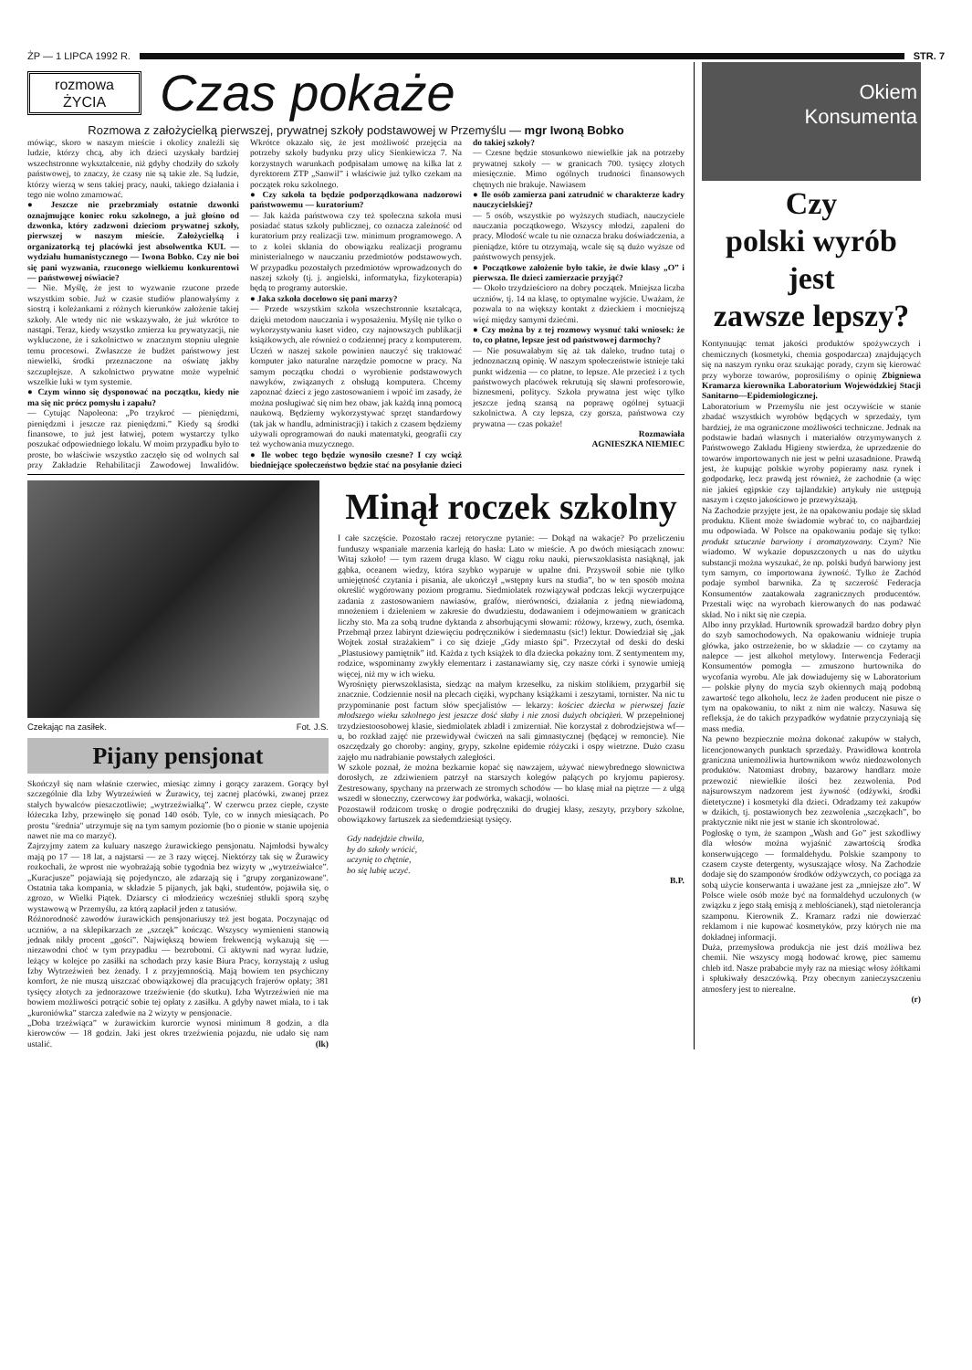ŻP — 1 LIPCA 1992 R. STR. 7
rozmowa
ŻYCIA
Czas pokaże
Rozmowa z założycielką pierwszej, prywatnej szkoły podstawowej w Przemyślu — mgr Iwoną Bobko
mówiąc, skoro w naszym mieście i okolicy znaleźli się ludzie, którzy chcą, aby ich dzieci uzyskały bardziej wszechstronne wykształcenie, niż gdyby chodziły do szkoły państwowej, to znaczy, że czasy nie są takie złe. Są ludzie, którzy wierzą w sens takiej pracy, nauki, takiego działania i tego nie wolno zmarnować.
● Jeszcze nie przebrzmiały ostatnie dzwonki oznajmujące koniec roku szkolnego, a już głośno od dzwonka, który zadzwoni dzieciom prywatnej szkoły, pierwszej w naszym mieście. Założycielką i organizatorką tej placówki jest absolwentka KUL — wydziału humanistycznego — Iwona Bobko. Czy nie boi się pani wyzwania, rzuconego wielkiemu konkurentowi — państwowej oświacie?
— Nie. Myślę, że jest to wyzwanie rzucone przede wszystkim sobie. Już w czasie studiów planowałyśmy z siostrą i koleżankami z różnych kierunków założenie takiej szkoły. Ale wtedy nic nie wskazywało, że już wkrótce to nastąpi. Teraz, kiedy wszystko zmierza ku prywatyzacji, nie wykluczone, że i szkolnictwo w znacznym stopniu ulegnie temu procesowi. Zwłaszcze że budżet państwowy jest niewielki, środki przeznaczone na oświatę jakby szczuplejsze. A szkolnictwo prywatne może wypełnić wszelkie luki w tym systemie.
● Czym winno się dysponować na początku, kiedy nie ma się nic prócz pomysłu i zapału?
— Cytując Napoleona: „Po trzykroć — pieniędzmi, pieniędzmi i jeszcze raz pieniędzmi.” Kiedy są środki finansowe, to już jest łatwiej, potem wystarczy tylko poszukać odpowiedniego lokalu. W moim przypadku było to proste, bo właściwie wszystko zaczęło się od wolnych sal przy Zakładzie Rehabilitacji Zawodowej Inwalidów. Wkrótce okazało się, że jest możliwość przejęcia na potrzeby szkoły budynku przy ulicy Sienkiewicza 7. Na korzystnych warunkach podpisałam umowę na kilka lat z dyrektorem ZTP „Sanwil” i właściwie już tylko czekam na początek roku szkolnego.
● Czy szkoła ta będzie podporządkowana nadzorowi państwowemu — kuratorium?
— Jak każda państwowa czy też społeczna szkoła musi posiadać status szkoły publicznej, co oznacza zależność od kuratorium przy realizacji tzw. minimum programowego. A to z kolei skłania do obowiązku realizacji programu ministerialnego w nauczaniu przedmiotów podstawowych. W przypadku pozostałych przedmiotów wprowadzonych do naszej szkoły (tj. j. angielski, informatyka, fizykoterapia) będą to programy autorskie.
● Jaka szkoła docelowo się pani marzy?
— Przede wszystkim szkoła wszechstronnie kształcąca, dzięki metodom nauczania i wyposażeniu. Myślę nie tylko o wykorzystywaniu kaset video, czy najnowszych publikacji książkowych, ale również o codziennej pracy z komputerem. Uczeń w naszej szkole powinien nauczyć się traktować komputer jako naturalne narzędzie pomocne w pracy. Na samym początku chodzi o wyrobienie podstawowych nawyków, związanych z obsługą komputera. Chcemy zapoznać dzieci z jego zastosowaniem i wpoić im zasady, że można posługiwać się nim bez obaw, jak każdą inną pomocą naukową. Będziemy wykorzystywać sprzęt standardowy (tak jak w handlu, administracji) i takich z czasem będziemy używali oprogramowań do nauki matematyki, geografii czy też wychowania muzycznego.
● Ile wobec tego będzie wynosiło czesne? I czy wciąż biedniejące społeczeństwo będzie stać na posyłanie dzieci do takiej szkoły?
— Czesne będzie stosunkowo niewielkie jak na potrzeby prywatnej szkoły — w granicach 700. tysięcy złotych miesięcznie. Mimo ogólnych trudności finansowych chętnych nie brakuje. Nawiasem
● Ile osób zamierza pani zatrudnić w charakterze kadry nauczycielskiej?
— 5 osób, wszystkie po wyższych studiach, nauczyciele nauczania początkowego. Wszyscy młodzi, zapaleni do pracy. Młodość wcale tu nie oznacza braku doświadczenia, a pieniądze, które tu otrzymają, wcale się są dużo wyższe od państwowych pensyjek.
● Początkowe założenie było takie, że dwie klasy „O” i pierwsza. Ile dzieci zamierzacie przyjąć?
— Około trzydzieścioro na dobry początek. Mniejsza liczba uczniów, tj. 14 na klasę, to optymalne wyjście. Uważam, że pozwala to na większy kontakt z dzieckiem i mocniejszą więź między samymi dziećmi.
● Czy można by z tej rozmowy wysnuć taki wniosek: że to, co płatne, lepsze jest od państwowej darmochy?
— Nie posuwałabym się aż tak daleko, trudno tutaj o jednoznaczną opinię. W naszym społeczeństwie istnieje taki punkt widzenia — co płatne, to lepsze. Ale przecież i z tych państwowych placówek rekrutują się sławni profesorowie, biznesmeni, politycy. Szkoła prywatna jest więc tylko jeszcze jedną szansą na poprawę ogólnej sytuacji szkolnictwa. A czy lepsza, czy gorsza, państwowa czy prywatna — czas pokaże!
Rozmawiała
AGNIESZKA NIEMIEC
Czekając na zasiłek. Fot. J.S.
Pijany pensjonat
Skończył się nam właśnie czerwiec, miesiąc zimny i gorący zarazem. Gorący był szczególnie dla Izby Wytrzeźwień w Żurawicy, tej zacnej placówki, zwanej przez stałych bywalców pieszczotliwie; „wytrzeźwiałką”. W czerwcu przez ciepłe, czyste łóżeczka Izby, przewinęło się ponad 140 osób. Tyle, co w innych miesiącach. Po prostu "średnia" utrzymuje się na tym samym poziomie (bo o pionie w stanie upojenia nawet nie ma co marzyć).
Zajrzyjmy zatem za kuluary naszego żurawickiego pensjonatu. Najmłodsi bywalcy mają po 17 — 18 lat, a najstarsi — ze 3 razy więcej. Niektórzy tak się w Żurawicy rozkochali, że wprost nie wyobrażają sobie tygodnia bez wizyty w „wytrzeźwiałce”. „Kuracjusze” pojawiają się pojedynczo, ale zdarzają się i "grupy zorganizowane". Ostatnia taka kompania, w składzie 5 pijanych, jak bąki, studentów, pojawiła się, o zgrozo, w Wielki Piątek. Dziarscy ci młodzieńcy wcześniej stłukli sporą szybę wystawową w Przemyślu, za którą zapłacił jeden z tatusiów.
Różnorodność zawodów żurawickich pensjonariuszy też jest bogata. Poczynając od uczniów, a na sklepikarzach ze „szczęk” kończąc. Wszyscy wymienieni stanowią jednak nikły procent „gości”. Największą bowiem frekwencją wykazują się — niezawodni choć w tym przypadku — bezrobotni. Ci aktywni nad wyraz ludzie, leżący w kolejce po zasiłki na schodach przy kasie Biura Pracy, korzystają z usług Izby Wytrzeźwień bez żenady. I z przyjemnością. Mają bowiem ten psychiczny komfort, że nie muszą uiszczać obowiązkowej dla pracujących frajerów opłaty; 381 tysięcy złotych za jednorazowe trzeźwienie (do skutku). Izba Wytrzeźwień nie ma bowiem możliwości potrącić sobie tej opłaty z zasiłku. A gdyby nawet miała, to i tak „kuroniówka” starcza zaledwie na 2 wizyty w pensjonacie.
„Doba trzeźwiąca” w żurawickim kurorcie wynosi minimum 8 godzin, a dla kierowców — 18 godzin. Jaki jest okres trzeźwienia pojazdu, nie udało się nam ustalić. (lk)
Minął roczek szkolny
I całe szczęście. Pozostało raczej retoryczne pytanie: — Dokąd na wakacje? Po przeliczeniu funduszy wspaniałe marzenia karleją do hasła: Lato w mieście. A po dwóch miesiącach znowu: Witaj szkoło! — tym razem druga klaso. W ciągu roku nauki, pierwszoklasista nasiąknął, jak gąbka, oceanem wiedzy, która szybko wyparuje w upalne dni. Przyswoił sobie nie tylko umiejętność czytania i pisania, ale ukończył „wstępny kurs na studia”, bo w ten sposób można określić wygórowany poziom programu. Siedmiolatek rozwiązywał podczas lekcji wyczerpujące zadania z zastosowaniem nawiasów, grafów, nierówności, działania z jedną niewiadomą, mnożeniem i dzieleniem w zakresie do dwudziestu, dodawaniem i odejmowaniem w granicach liczby sto. Ma za sobą trudne dyktanda z absorbującymi słowami: różowy, krzewy, zuch, ósemka. Przebrnął przez labirynt dziewięciu podręczników i siedemnastu (sic!) lektur. Dowiedział się „jak Wojtek został strażakiem” i co się dzieje „Gdy miasto śpi”. Przeczytał od deski do deski „Plastusiowy pamiętnik” itd. Każda z tych książek to dla dziecka pokaźny tom. Z sentymentem my, rodzice, wspominamy zwykły elementarz i zastanawiamy się, czy nasze córki i synowie umieją więcej, niż my w ich wieku.
Wyrośnięty pierwszoklasista, siedząc na małym krzesełku, za niskim stolikiem, przygarbił się znacznie. Codziennie nosił na plecach ciężki, wypchany książkami i zeszytami, tornister. Na nic tu przypominanie post factum słów specjalistów — lekarzy: kościec dziecka w pierwszej fazie młodszego wieku szkolnego jest jeszcze dość słaby i nie znosi dużych obciążeń. W przepełnionej trzydziestoosobowej klasie, siedmiolatek zbladł i zmizerniał. Nie korzystał z dobrodziejstwa wf—u, bo rozkład zajęć nie przewidywał ćwiczeń na sali gimnastycznej (będącej w remoncie). Nie oszczędzały go choroby: anginy, grypy, szkolne epidemie różyczki i ospy wietrzne. Dużo czasu zajęło mu nadrabianie powstałych zaległości.
W szkole poznał, że można bezkarnie kopać się nawzajem, używać niewybrednego słownictwa dorosłych, ze zdziwieniem patrzył na starszych kolegów palących po kryjomu papierosy. Zestresowany, spychany na przerwach ze stromych schodów — bo klasę miał na piętrze — z ulgą wszedł w słoneczny, czerwcowy żar podwórka, wakacji, wolności.
Pozostawił rodzicom troskę o drogie podręczniki do drugiej klasy, zeszyty, przybory szkolne, obowiązkowy fartuszek za siedemdziesiąt tysięcy.
Gdy nadejdzie chwila,
by do szkoły wrócić,
uczynię to chętnie,
bo się lubię uczyć.
B.P.
Okiem
Konsumenta
Czy
polski wyrób
jest
zawsze lepszy?
Kontynuując temat jakości produktów spożywczych i chemicznych (kosmetyki, chemia gospodarcza) znajdujących się na naszym rynku oraz szukając porady, czym się kierować przy wyborze towarów, poprosiliśmy o opinię Zbigniewa Kramarza kierownika Laboratorium Wojewódzkiej Stacji Sanitarno—Epidemiologicznej.
Laboratorium w Przemyślu nie jest oczywiście w stanie zbadać wszystkich wyrobów będących w sprzedaży, tym bardziej, że ma ograniczone możliwości techniczne. Jednak na podstawie badań własnych i materiałów otrzymywanych z Państwowego Zakładu Higieny stwierdza, że uprzedzenie do towarów importowanych nie jest w pełni uzasadnione. Prawdą jest, że kupując polskie wyroby popieramy nasz rynek i godpodarkę, lecz prawdą jest również, że zachodnie (a więc nie jakieś egipskie czy tajlandzkie) artykuły nie ustępują naszym i często jakościowo je przewyższają.
Na Zachodzie przyjęte jest, że na opakowaniu podaje się skład produktu. Klient może świadomie wybrać to, co najbardziej mu odpowiada. W Polsce na opakowaniu podaje się tylko: produkt sztucznie barwiony i aromatyzowany. Czym? Nie wiadomo. W wykazie dopuszczonych u nas do użytku substancji można wyszukać, że np. polski budyń barwiony jest tym samym, co importowana żywność. Tylko że Zachód podaje symbol barwnika. Za tę szczerość Federacja Konsumentów zaatakowała zagranicznych producentów. Przestali więc na wyrobach kierowanych do nas podawać skład. No i nikt się nie czepia.
Albo inny przykład. Hurtownik sprowadził bardzo dobry płyn do szyb samochodowych. Na opakowaniu widnieje trupia główka, jako ostrzeżenie, bo w składzie — co czytamy na nalepce — jest alkohol metylowy. Interwencja Federacji Konsumentów pomogła — zmuszono hurtownika do wycofania wyrobu. Ale jak dowiadujemy się w Laboratorium — polskie płyny do mycia szyb okiennych mają podobną zawartość tego alkoholu, lecz że żaden producent nie pisze o tym na opakowaniu, to nikt z nim nie walczy. Nasuwa się refleksja, że do takich przypadków wydatnie przyczyniają się mass media.
Na pewno bezpiecznie można dokonać zakupów w stałych, licencjonowanych punktach sprzedaży. Prawidłowa kontrola graniczna uniemożliwia hurtownikom wwóz niedozwolonych produktów. Natomiast drobny, bazarowy handlarz może przewozić niewielkie ilości bez zezwolenia. Pod najsurowszym nadzorem jest żywność (odżywki, środki dietetyczne) i kosmetyki dla dzieci. Odradzamy też zakupów w dzikich, tj. postawionych bez zezwolenia „szczękach”, bo praktycznie nikt nie jest w stanie ich skontrolować.
Pogłoskę o tym, że szampon „Wash and Go” jest szkodliwy dla włosów można wyjaśnić zawartością środka konserwującego — formaldehydu. Polskie szampony to czasem czyste detergenty, wysuszające włosy. Na Zachodzie dodaje się do szamponów środków odżywczych, co pociąga za sobą użycie konserwanta i uważane jest za „mniejsze zło”. W Polsce wiele osób może być na formaldehyd uczulonych (w związku z jego stałą emisją z meblościanek), stąd nietolerancja szamponu. Kierownik Z. Kramarz radzi nie dowierzać reklamom i nie kupować kosmetyków, przy których nie ma dokładnej informacji.
Duża, przemysłowa produkcja nie jest dziś możliwa bez chemii. Nie wszyscy mogą hodować krowę, piec samemu chleb itd. Nasze prababcie myły raz na miesiąc włosy żółtkami i spłukiwały deszczówką. Przy obecnym zanieczyszczeniu atmosfery jest to nierealne.
(r)